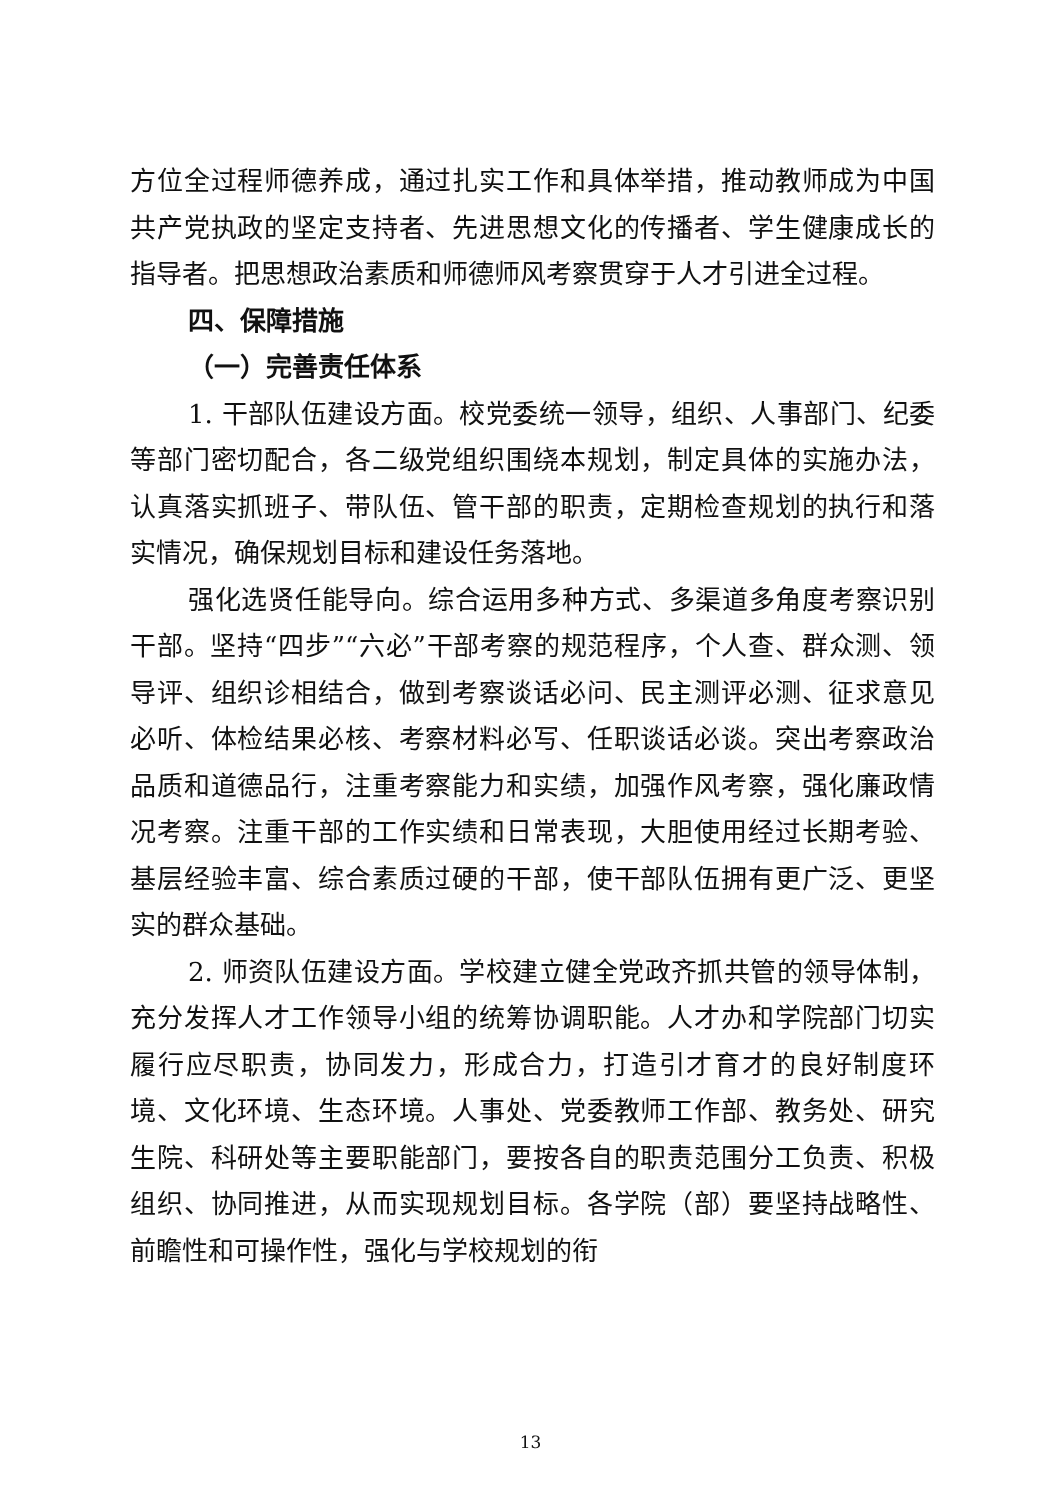方位全过程师德养成，通过扎实工作和具体举措，推动教师成为中国共产党执政的坚定支持者、先进思想文化的传播者、学生健康成长的指导者。把思想政治素质和师德师风考察贯穿于人才引进全过程。
四、保障措施
（一）完善责任体系
1. 干部队伍建设方面。校党委统一领导，组织、人事部门、纪委等部门密切配合，各二级党组织围绕本规划，制定具体的实施办法，认真落实抓班子、带队伍、管干部的职责，定期检查规划的执行和落实情况，确保规划目标和建设任务落地。
强化选贤任能导向。综合运用多种方式、多渠道多角度考察识别干部。坚持“四步”“六必”干部考察的规范程序，个人查、群众测、领导评、组织诊相结合，做到考察谈话必问、民主测评必测、征求意见必听、体检结果必核、考察材料必写、任职谈话必谈。突出考察政治品质和道德品行，注重考察能力和实绩，加强作风考察，强化廉政情况考察。注重干部的工作实绩和日常表现，大胆使用经过长期考验、基层经验丰富、综合素质过硬的干部，使干部队伍拥有更广泛、更坚实的群众基础。
2. 师资队伍建设方面。学校建立健全党政齐抓共管的领导体制，充分发挥人才工作领导小组的统筹协调职能。人才办和学院部门切实履行应尽职责，协同发力，形成合力，打造引才育才的良好制度环境、文化环境、生态环境。人事处、党委教师工作部、教务处、研究生院、科研处等主要职能部门，要按各自的职责范围分工负责、积极组织、协同推进，从而实现规划目标。各学院（部）要坚持战略性、前瞻性和可操作性，强化与学校规划的衔
13